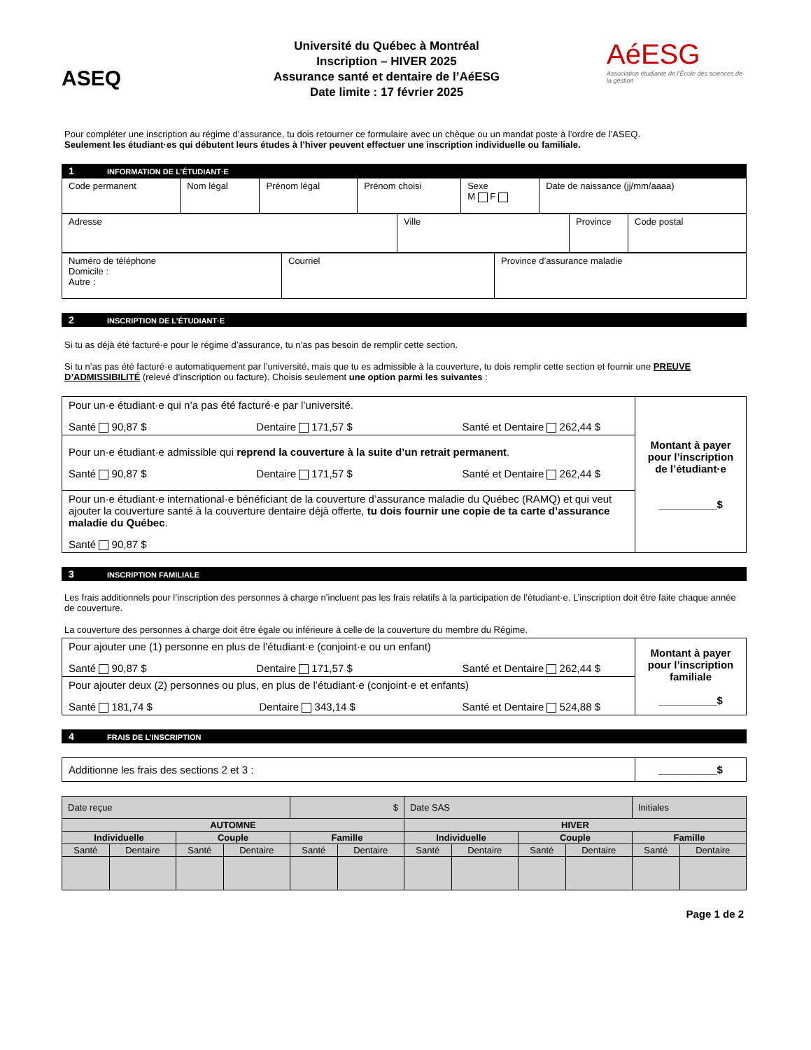ASEQ
Université du Québec à Montréal
Inscription – HIVER 2025
Assurance santé et dentaire de l’AéESG
Date limite : 17 février 2025
AéESG
Association étudiante de l’École des sciences de la gestion
Pour compléter une inscription au régime d’assurance, tu dois retourner ce formulaire avec un chèque ou un mandat poste à l’ordre de l’ASEQ.
Seulement les étudiant·es qui débutent leurs études à l’hiver peuvent effectuer une inscription individuelle ou familiale.
1 INFORMATION DE L’ÉTUDIANT·E
| Code permanent | Nom légal | Prénom légal | Prénom choisi | Sexe M F | Date de naissance (jj/mm/aaaa) |
| Adresse | Ville | Province | Code postal |
| Numéro de téléphone Domicile : Autre : | Courriel | Province d’assurance maladie |
2 INSCRIPTION DE L’ÉTUDIANT·E
Si tu as déjà été facturé·e pour le régime d’assurance, tu n’as pas besoin de remplir cette section.
Si tu n’as pas été facturé·e automatiquement par l’université, mais que tu es admissible à la couverture, tu dois remplir cette section et fournir une PREUVE D’ADMISSIBILITÉ (relevé d’inscription ou facture). Choisis seulement une option parmi les suivantes :
| Pour un·e étudiant·e qui n’a pas été facturé·e par l’université. Santé 90,87 $ Dentaire 171,57 $ Santé et Dentaire 262,44 $ | Montant à payer pour l’inscription de l’étudiant·e __________$ |
| Pour un·e étudiant·e admissible qui reprend la couverture à la suite d’un retrait permanent . Santé 90,87 $ Dentaire 171,57 $ Santé et Dentaire 262,44 $ | |
| Pour un·e étudiant·e international·e bénéficiant de la couverture d’assurance maladie du Québec (RAMQ) et qui veut ajouter la couverture santé à la couverture dentaire déjà offerte, tu dois fournir une copie de ta carte d’assurance maladie du Québec . Santé 90,87 $ | |
3 INSCRIPTION FAMILIALE
Les frais additionnels pour l’inscription des personnes à charge n’incluent pas les frais relatifs à la participation de l’étudiant·e. L’inscription doit être faite chaque année de couverture.
La couverture des personnes à charge doit être égale ou inférieure à celle de la couverture du membre du Régime.
| Pour ajouter une (1) personne en plus de l’étudiant·e (conjoint·e ou un enfant) Santé 90,87 $ Dentaire 171,57 $ Santé et Dentaire 262,44 $ | Montant à payer pour l’inscription familiale __________$ |
| Pour ajouter deux (2) personnes ou plus, en plus de l’étudiant·e (conjoint·e et enfants) Santé 181,74 $ Dentaire 343,14 $ Santé et Dentaire 524,88 $ | |
4 FRAIS DE L’INSCRIPTION
| Additionne les frais des sections 2 et 3 : | __________$ |
| Date reçue | | | | $ | | Date SAS | | | | Initiales | |
| AUTOMNE | | | | | | HIVER | | | | | |
| Individuelle | | Couple | | Famille | | Individuelle | | Couple | | Famille | |
| Santé | Dentaire | Santé | Dentaire | Santé | Dentaire | Santé | Dentaire | Santé | Dentaire | Santé | Dentaire |
Page 1 de 2